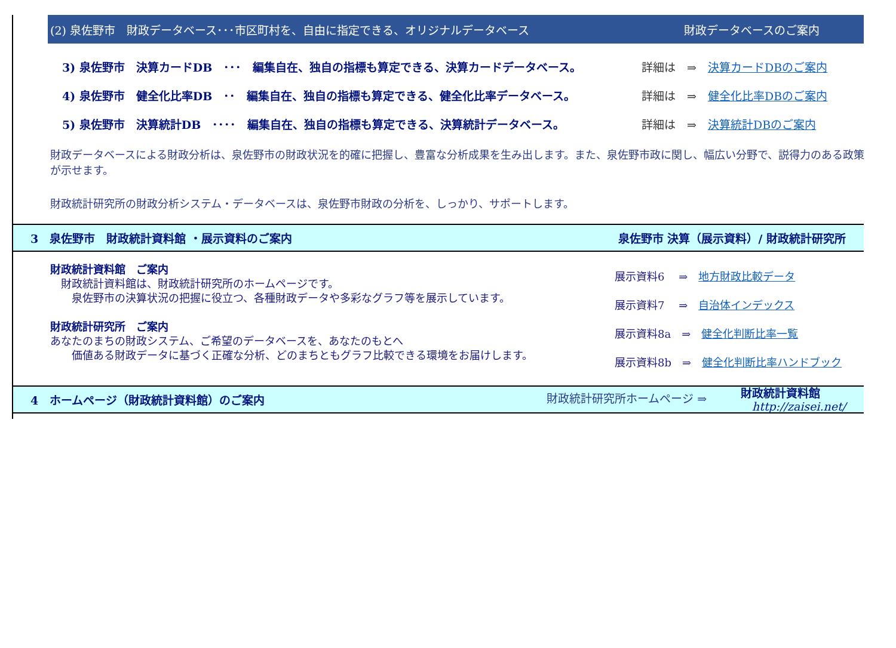(2) 泉佐野市　財政データベース･･･市区町村を、自由に指定できる、オリジナルデータベース 財政データベースのご案内
3) 泉佐野市　決算カードDB　･･･　編集自在、独自の指標も算定できる、決算カードデータベース。 詳細は　⇒　決算カードDBのご案内
4) 泉佐野市　健全化比率DB　･･　編集自在、独自の指標も算定できる、健全化比率データベース。 詳細は　⇒　健全化比率DBのご案内
5) 泉佐野市　決算統計DB　････　編集自在、独自の指標も算定できる、決算統計データベース。 詳細は　⇒　決算統計DBのご案内
財政データベースによる財政分析は、泉佐野市の財政状況を的確に把握し、豊富な分析成果を生み出します。また、泉佐野市政に関し、幅広い分野で、説得力のある政策が示せます。
財政統計研究所の財政分析システム・データベースは、泉佐野市財政の分析を、しっかり、サポートします。
3　泉佐野市　財政統計資料館 ・展示資料のご案内 泉佐野市 決算（展示資料）/ 財政統計研究所
財政統計資料館　ご案内
　財政統計資料館は、財政統計研究所のホームページです。
　　泉佐野市の決算状況の把握に役立つ、各種財政データや多彩なグラフ等を展示しています。
財政統計研究所　ご案内
あなたのまちの財政システム、ご希望のデータベースを、あなたのもとへ
　　価値ある財政データに基づく正確な分析、どのまちともグラフ比較できる環境をお届けします。
展示資料6　 ⇒　地方財政比較データ
展示資料7　 ⇒　自治体インデックス
展示資料8a　⇒　健全化判断比率一覧
展示資料8b　⇒　健全化判断比率ハンドブック
4　ホームページ（財政統計資料館）のご案内 財政統計研究所ホームページ ⇒　　　財政統計資料館
　http://zaisei.net/